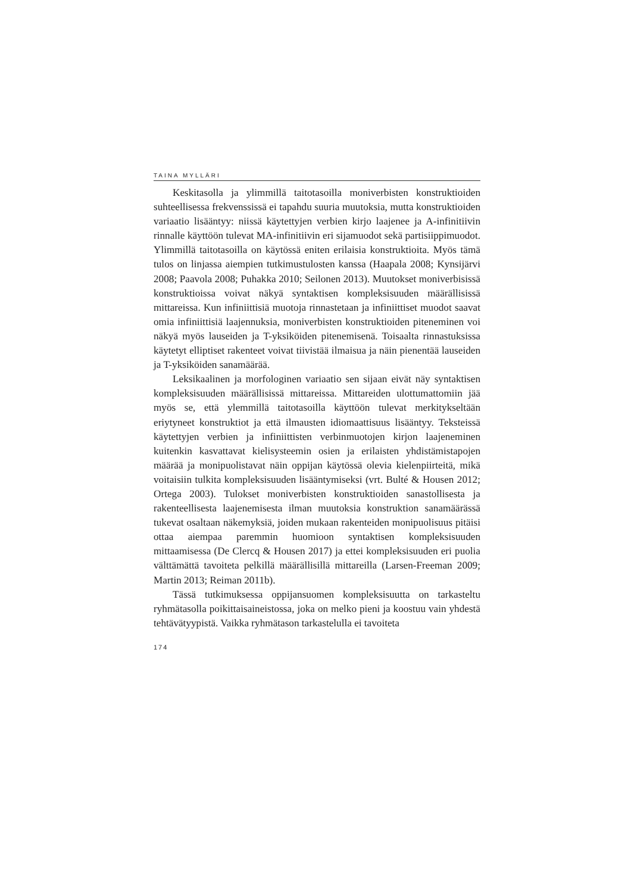TAINA MYLLÄRI
Keskitasolla ja ylimmillä taitotasoilla moniverbisten konstruktioiden suhteellisessa frekvenssissä ei tapahdu suuria muutoksia, mutta konstruktioiden variaatio lisääntyy: niissä käytettyjen verbien kirjo laajenee ja A-infinitiivin rinnalle käyttöön tulevat MA-infinitiivin eri sijamuodot sekä partisiippimuodot. Ylimmillä taitotasoilla on käytössä eniten erilaisia konstruktioita. Myös tämä tulos on linjassa aiempien tutkimustulosten kanssa (Haapala 2008; Kynsijärvi 2008; Paavola 2008; Puhakka 2010; Seilonen 2013). Muutokset moniverbisissä konstruktioissa voivat näkyä syntaktisen kompleksisuuden määrällisissä mittareissa. Kun infiniittisiä muotoja rinnastetaan ja infiniittiset muodot saavat omia infiniittisiä laajennuksia, moniverbisten konstruktioiden piteneminen voi näkyä myös lauseiden ja T-yksiköiden pitenemisenä. Toisaalta rinnastuksissa käytetyt elliptiset rakenteet voivat tiivistää ilmaisua ja näin pienentää lauseiden ja T-yksiköiden sanamäärää.
Leksikaalinen ja morfologinen variaatio sen sijaan eivät näy syntaktisen kompleksisuuden määrällisissä mittareissa. Mittareiden ulottumattomiin jää myös se, että ylemmillä taitotasoilla käyttöön tulevat merkitykseltään eriytyneet konstruktiot ja että ilmausten idiomaattisuus lisääntyy. Teksteissä käytettyjen verbien ja infiniittisten verbinmuotojen kirjon laajeneminen kuitenkin kasvattavat kielisysteemin osien ja erilaisten yhdistämistapojen määrää ja monipuolistavat näin oppijan käytössä olevia kielenpiirteitä, mikä voitaisiin tulkita kompleksisuuden lisääntymiseksi (vrt. Bulté & Housen 2012; Ortega 2003). Tulokset moniverbisten konstruktioiden sanastollisesta ja rakenteellisesta laajenemisesta ilman muutoksia konstruktion sanamäärässä tukevat osaltaan näkemyksiä, joiden mukaan rakenteiden monipuolisuus pitäisi ottaa aiempaa paremmin huomioon syntaktisen kompleksisuuden mittaamisessa (De Clercq & Housen 2017) ja ettei kompleksisuuden eri puolia välttämättä tavoiteta pelkillä määrällisillä mittareilla (Larsen-Freeman 2009; Martin 2013; Reiman 2011b).
Tässä tutkimuksessa oppijansuomen kompleksisuutta on tarkasteltu ryhmätasolla poikittaisaineistossa, joka on melko pieni ja koostuu vain yhdestä tehtävätyypistä. Vaikka ryhmätason tarkastelulla ei tavoiteta
174